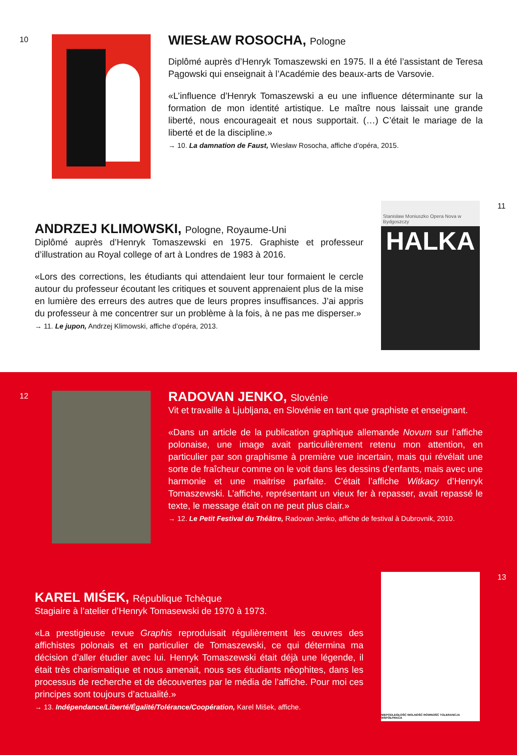10
WIESŁAW ROSOCHA, Pologne
Diplômé auprès d’Henryk Tomaszewski en 1975. Il a été l’assistant de Teresa Pągowski qui enseignait à l’Académie des beaux-arts de Varsovie.
«L’influence d’Henryk Tomaszewski a eu une influence déterminante sur la formation de mon identité artistique. Le maître nous laissait une grande liberté, nous encourageait et nous supportait. (…) C’était le mariage de la liberté et de la discipline.»
→ 10. La damnation de Faust, Wiesław Rosocha, affiche d’opéra, 2015.
ANDRZEJ KLIMOWSKI, Pologne, Royaume-Uni
Diplômé auprès d’Henryk Tomaszewski en 1975. Graphiste et professeur d’illustration au Royal college of art à Londres de 1983 à 2016.
«Lors des corrections, les étudiants qui attendaient leur tour formaient le cercle autour du professeur écoutant les critiques et souvent apprenaient plus de la mise en lumière des erreurs des autres que de leurs propres insuffisances. J’ai appris du professeur à me concentrer sur un problème à la fois, à ne pas me disperser.»
→ 11. Le jupon, Andrzej Klimowski, affiche d’opéra, 2013.
Stanisław Moniuszko Opera Nova w Bydgoszczy
HALKA
11
12
RADOVAN JENKO, Slovénie
Vit et travaille à Ljubljana, en Slovénie en tant que graphiste et enseignant.
«Dans un article de la publication graphique allemande Novum sur l’affiche polonaise, une image avait particulièrement retenu mon attention, en particulier par son graphisme à première vue incertain, mais qui révélait une sorte de fraîcheur comme on le voit dans les dessins d’enfants, mais avec une harmonie et une maitrise parfaite. C’était l’affiche Witkacy d’Henryk Tomaszewski. L’affiche, représentant un vieux fer à repasser, avait repassé le texte, le message était on ne peut plus clair.»
→ 12. Le Petit Festival du Théâtre, Radovan Jenko, affiche de festival à Dubrovnik, 2010.
KAREL MIŚEK, République Tchèque
Stagiaire à l’atelier d’Henryk Tomasewski de 1970 à 1973.
«La prestigieuse revue Graphis reproduisait régulièrement les œuvres des affichistes polonais et en particulier de Tomaszewski, ce qui détermina ma décision d’aller étudier avec lui. Henryk Tomaszewski était déjà une légende, il était très charismatique et nous amenait, nous ses étudiants néophites, dans les processus de recherche et de découvertes par le média de l’affiche. Pour moi ces principes sont toujours d’actualité.»
→ 13. Indépendance/Liberté/Égalité/Tolérance/Coopération, Karel Mišek, affiche.
NIEPODLEGŁOŚĆ WOLNOŚĆ RÓWNOŚĆ TOLERANCJA WSPÓŁPRACA
13